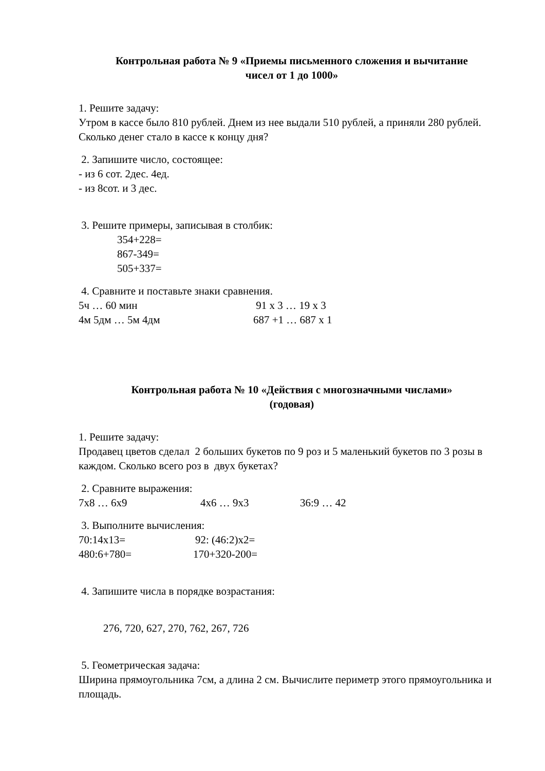Контрольная работа № 9 «Приемы письменного сложения и вычитание
чисел от 1 до 1000»
1. Решите задачу:
Утром в кассе было 810 рублей. Днем из нее выдали 510 рублей, а приняли 280 рублей. Сколько денег стало в кассе к концу дня?
2. Запишите число, состоящее:
- из 6 сот. 2дес. 4ед.
- из 8сот. и 3 дес.
3. Решите примеры, записывая в столбик:
354+228=
867-349=
505+337=
4. Сравните и поставьте знаки сравнения.
5ч … 60 мин 91 х 3 … 19 х 3
4м 5дм … 5м 4дм 687 +1 … 687 х 1
Контрольная работа № 10 «Действия с многозначными числами»
(годовая)
1. Решите задачу:
Продавец цветов сделал 2 больших букетов по 9 роз и 5 маленький букетов по 3 розы в каждом. Сколько всего роз в двух букетах?
2. Сравните выражения:
7х8 … 6х9 4х6 … 9х3 36:9 … 42
3. Выполните вычисления:
70:14х13= 92: (46:2)х2=
480:6+780= 170+320-200=
4. Запишите числа в порядке возрастания:
276, 720, 627, 270, 762, 267, 726
5. Геометрическая задача:
Ширина прямоугольника 7см, а длина 2 см. Вычислите периметр этого прямоугольника и площадь.